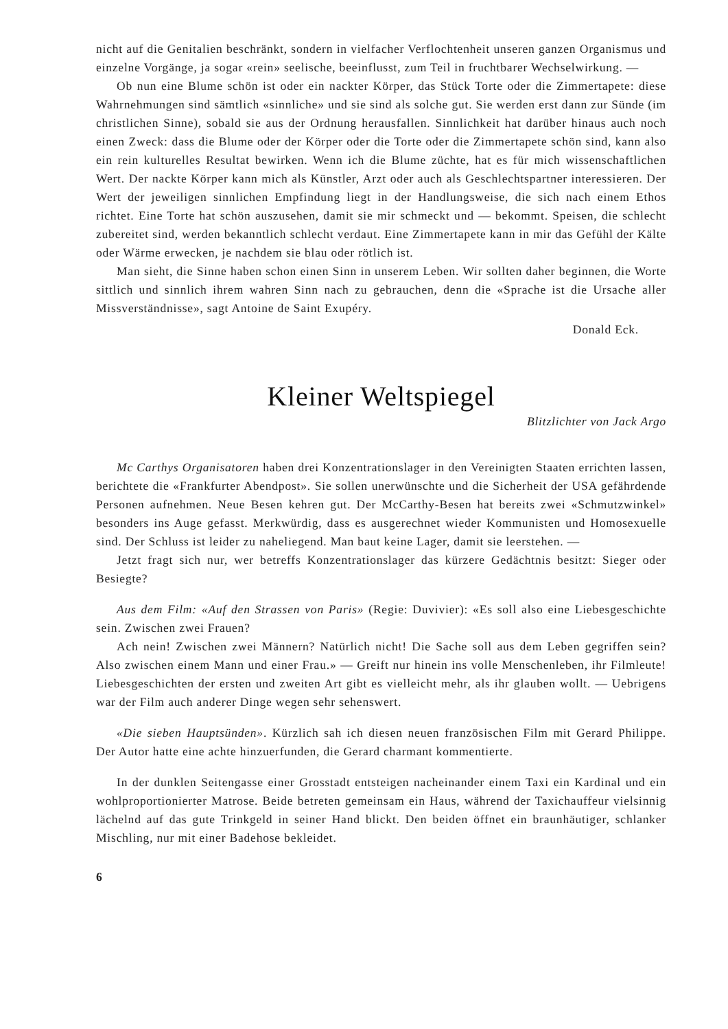nicht auf die Genitalien beschränkt, sondern in vielfacher Verflochtenheit unseren ganzen Organismus und einzelne Vorgänge, ja sogar «rein» seelische, beeinflusst, zum Teil in fruchtbarer Wechselwirkung. —
Ob nun eine Blume schön ist oder ein nackter Körper, das Stück Torte oder die Zimmertapete: diese Wahrnehmungen sind sämtlich «sinnliche» und sie sind als solche gut. Sie werden erst dann zur Sünde (im christlichen Sinne), sobald sie aus der Ordnung herausfallen. Sinnlichkeit hat darüber hinaus auch noch einen Zweck: dass die Blume oder der Körper oder die Torte oder die Zimmertapete schön sind, kann also ein rein kulturelles Resultat bewirken. Wenn ich die Blume züchte, hat es für mich wissenschaftlichen Wert. Der nackte Körper kann mich als Künstler, Arzt oder auch als Geschlechtspartner interessieren. Der Wert der jeweiligen sinnlichen Empfindung liegt in der Handlungsweise, die sich nach einem Ethos richtet. Eine Torte hat schön auszusehen, damit sie mir schmeckt und — bekommt. Speisen, die schlecht zubereitet sind, werden bekanntlich schlecht verdaut. Eine Zimmertapete kann in mir das Gefühl der Kälte oder Wärme erwecken, je nachdem sie blau oder rötlich ist.
Man sieht, die Sinne haben schon einen Sinn in unserem Leben. Wir sollten daher beginnen, die Worte sittlich und sinnlich ihrem wahren Sinn nach zu gebrauchen, denn die «Sprache ist die Ursache aller Missverständnisse», sagt Antoine de Saint Exupéry.
Donald Eck.
Kleiner Weltspiegel
Blitzlichter von Jack Argo
Mc Carthys Organisatoren haben drei Konzentrationslager in den Vereinigten Staaten errichten lassen, berichtete die «Frankfurter Abendpost». Sie sollen unerwünschte und die Sicherheit der USA gefährdende Personen aufnehmen. Neue Besen kehren gut. Der McCarthy-Besen hat bereits zwei «Schmutzwinkel» besonders ins Auge gefasst. Merkwürdig, dass es ausgerechnet wieder Kommunisten und Homosexuelle sind. Der Schluss ist leider zu naheliegend. Man baut keine Lager, damit sie leerstehen. —
Jetzt fragt sich nur, wer betreffs Konzentrationslager das kürzere Gedächtnis besitzt: Sieger oder Besiegte?
Aus dem Film: «Auf den Strassen von Paris» (Regie: Duvivier): «Es soll also eine Liebesgeschichte sein. Zwischen zwei Frauen?
Ach nein! Zwischen zwei Männern? Natürlich nicht! Die Sache soll aus dem Leben gegriffen sein? Also zwischen einem Mann und einer Frau.» — Greift nur hinein ins volle Menschenleben, ihr Filmleute! Liebesgeschichten der ersten und zweiten Art gibt es vielleicht mehr, als ihr glauben wollt. — Uebrigens war der Film auch anderer Dinge wegen sehr sehenswert.
«Die sieben Hauptsünden». Kürzlich sah ich diesen neuen französischen Film mit Gerard Philippe. Der Autor hatte eine achte hinzuerfunden, die Gerard charmant kommentierte.
In der dunklen Seitengasse einer Grosstadt entsteigen nacheinander einem Taxi ein Kardinal und ein wohlproportionierter Matrose. Beide betreten gemeinsam ein Haus, während der Taxichauffeur vielsinnig lächelnd auf das gute Trinkgeld in seiner Hand blickt. Den beiden öffnet ein braunhäutiger, schlanker Mischling, nur mit einer Badehose bekleidet.
6